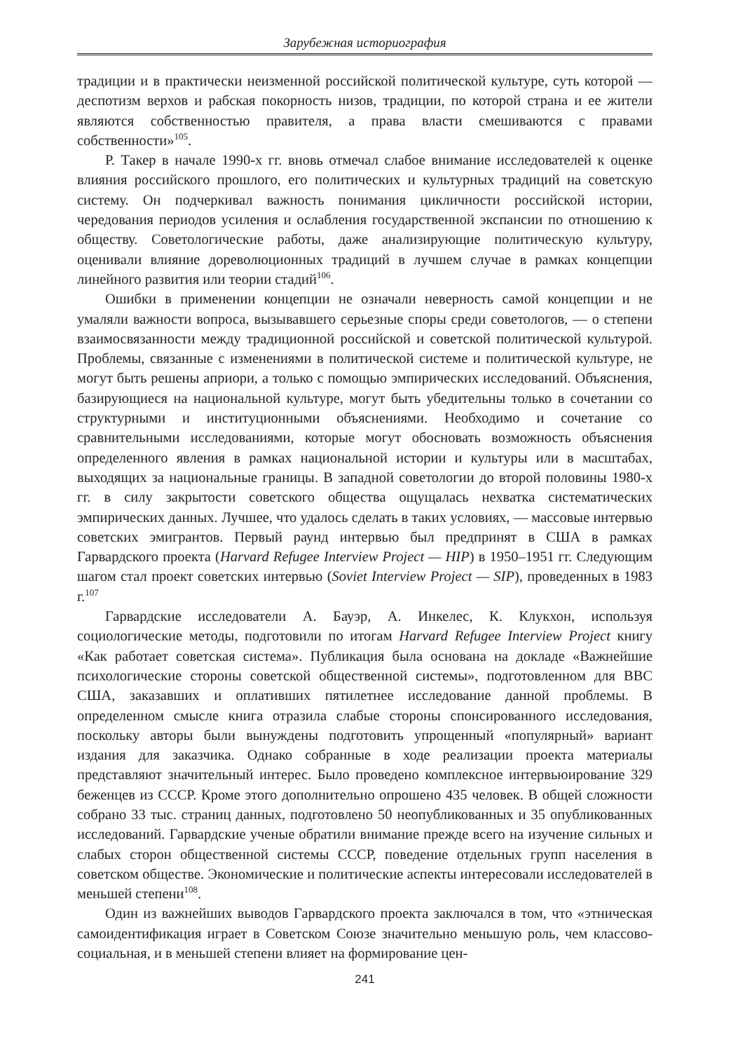Зарубежная историография
традиции и в практически неизменной российской политической культуре, суть которой — деспотизм верхов и рабская покорность низов, традиции, по которой страна и ее жители являются собственностью правителя, а права власти смешиваются с правами собственности»<sup>105</sup>.
Р. Такер в начале 1990-х гг. вновь отмечал слабое внимание исследователей к оценке влияния российского прошлого, его политических и культурных традиций на советскую систему. Он подчеркивал важность понимания цикличности российской истории, чередования периодов усиления и ослабления государственной экспансии по отношению к обществу. Советологические работы, даже анализирующие политическую культуру, оценивали влияние дореволюционных традиций в лучшем случае в рамках концепции линейного развития или теории стадий<sup>106</sup>.
Ошибки в применении концепции не означали неверность самой концепции и не умаляли важности вопроса, вызывавшего серьезные споры среди советологов, — о степени взаимосвязанности между традиционной российской и советской политической культурой. Проблемы, связанные с изменениями в политической системе и политической культуре, не могут быть решены априори, а только с помощью эмпирических исследований. Объяснения, базирующиеся на национальной культуре, могут быть убедительны только в сочетании со структурными и институционными объяснениями. Необходимо и сочетание со сравнительными исследованиями, которые могут обосновать возможность объяснения определенного явления в рамках национальной истории и культуры или в масштабах, выходящих за национальные границы. В западной советологии до второй половины 1980-х гг. в силу закрытости советского общества ощущалась нехватка систематических эмпирических данных. Лучшее, что удалось сделать в таких условиях, — массовые интервью советских эмигрантов. Первый раунд интервью был предпринят в США в рамках Гарвардского проекта (Harvard Refugee Interview Project — HIP) в 1950–1951 гг. Следующим шагом стал проект советских интервью (Soviet Interview Project — SIP), проведенных в 1983 г.<sup>107</sup>
Гарвардские исследователи А. Бауэр, А. Инкелес, К. Клукхон, используя социологические методы, подготовили по итогам Harvard Refugee Interview Project книгу «Как работает советская система». Публикация была основана на докладе «Важнейшие психологические стороны советской общественной системы», подготовленном для ВВС США, заказавших и оплативших пятилетнее исследование данной проблемы. В определенном смысле книга отразила слабые стороны спонсированного исследования, поскольку авторы были вынуждены подготовить упрощенный «популярный» вариант издания для заказчика. Однако собранные в ходе реализации проекта материалы представляют значительный интерес. Было проведено комплексное интервьюирование 329 беженцев из СССР. Кроме этого дополнительно опрошено 435 человек. В общей сложности собрано 33 тыс. страниц данных, подготовлено 50 неопубликованных и 35 опубликованных исследований. Гарвардские ученые обратили внимание прежде всего на изучение сильных и слабых сторон общественной системы СССР, поведение отдельных групп населения в советском обществе. Экономические и политические аспекты интересовали исследователей в меньшей степени<sup>108</sup>.
Один из важнейших выводов Гарвардского проекта заключался в том, что «этническая самоидентификация играет в Советском Союзе значительно меньшую роль, чем классово-социальная, и в меньшей степени влияет на формирование цен-
241